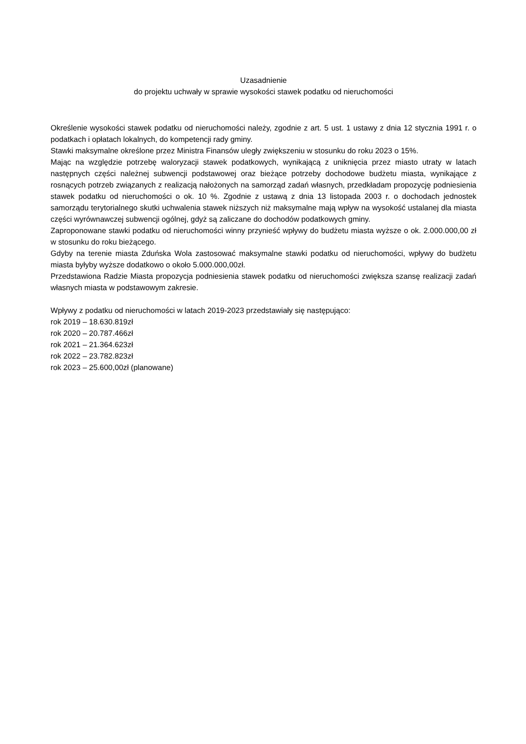Uzasadnienie
do projektu uchwały w sprawie wysokości stawek podatku od nieruchomości
Określenie wysokości stawek podatku od nieruchomości należy, zgodnie z art. 5 ust. 1 ustawy z dnia 12 stycznia 1991 r. o podatkach i opłatach lokalnych, do kompetencji rady gminy.
Stawki maksymalne określone przez Ministra Finansów uległy zwiększeniu w stosunku do roku 2023 o 15%.
Mając na względzie potrzebę waloryzacji stawek podatkowych, wynikającą z uniknięcia przez miasto utraty w latach następnych części należnej subwencji podstawowej oraz bieżące potrzeby dochodowe budżetu miasta, wynikające z rosnących potrzeb związanych z realizacją nałożonych na samorząd zadań własnych, przedkładam propozycję podniesienia stawek podatku od nieruchomości o ok. 10 %. Zgodnie z ustawą z dnia 13 listopada 2003 r. o dochodach jednostek samorządu terytorialnego skutki uchwalenia stawek niższych niż maksymalne mają wpływ na wysokość ustalanej dla miasta części wyrównawczej subwencji ogólnej, gdyż są zaliczane do dochodów podatkowych gminy.
Zaproponowane stawki podatku od nieruchomości winny przynieść wpływy do budżetu miasta wyższe o ok. 2.000.000,00 zł w stosunku do roku bieżącego.
Gdyby na terenie miasta Zduńska Wola zastosować maksymalne stawki podatku od nieruchomości, wpływy do budżetu miasta byłyby wyższe dodatkowo o około 5.000.000,00zł.
Przedstawiona Radzie Miasta propozycja podniesienia stawek podatku od nieruchomości zwiększa szansę realizacji zadań własnych miasta w podstawowym zakresie.
Wpływy z podatku od nieruchomości w latach 2019-2023 przedstawiały się następująco:
rok 2019 – 18.630.819zł
rok 2020 – 20.787.466zł
rok 2021 – 21.364.623zł
rok 2022 – 23.782.823zł
rok 2023 – 25.600,00zł (planowane)